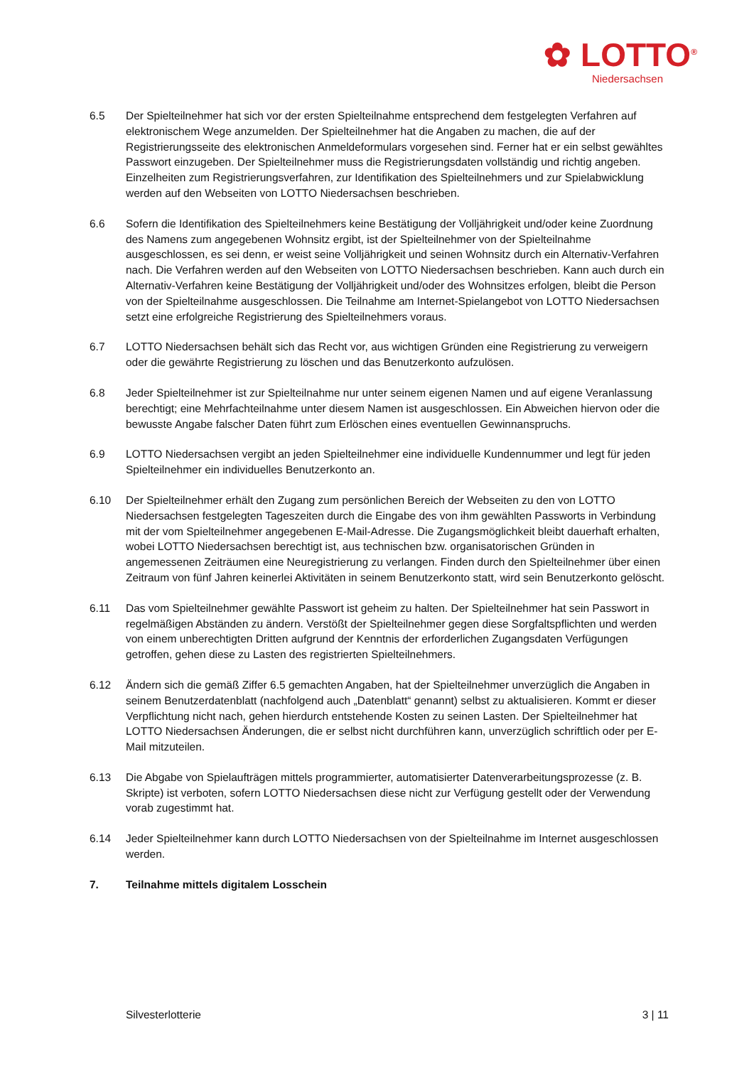✿ LOTTO<sup>®</sup>
Niedersachsen
6.5 Der Spielteilnehmer hat sich vor der ersten Spielteilnahme entsprechend dem festgelegten Verfahren auf elektronischem Wege anzumelden. Der Spielteilnehmer hat die Angaben zu machen, die auf der Registrierungsseite des elektronischen Anmeldeformulars vorgesehen sind. Ferner hat er ein selbst gewähltes Passwort einzugeben. Der Spielteilnehmer muss die Registrierungsdaten vollständig und richtig angeben. Einzelheiten zum Registrierungsverfahren, zur Identifikation des Spielteilnehmers und zur Spielabwicklung werden auf den Webseiten von LOTTO Niedersachsen beschrieben.
6.6 Sofern die Identifikation des Spielteilnehmers keine Bestätigung der Volljährigkeit und/oder keine Zuordnung des Namens zum angegebenen Wohnsitz ergibt, ist der Spielteilnehmer von der Spielteilnahme ausgeschlossen, es sei denn, er weist seine Volljährigkeit und seinen Wohnsitz durch ein Alternativ-Verfahren nach. Die Verfahren werden auf den Webseiten von LOTTO Niedersachsen beschrieben. Kann auch durch ein Alternativ-Verfahren keine Bestätigung der Volljährigkeit und/oder des Wohnsitzes erfolgen, bleibt die Person von der Spielteilnahme ausgeschlossen. Die Teilnahme am Internet-Spielangebot von LOTTO Niedersachsen setzt eine erfolgreiche Registrierung des Spielteilnehmers voraus.
6.7 LOTTO Niedersachsen behält sich das Recht vor, aus wichtigen Gründen eine Registrierung zu verweigern oder die gewährte Registrierung zu löschen und das Benutzerkonto aufzulösen.
6.8 Jeder Spielteilnehmer ist zur Spielteilnahme nur unter seinem eigenen Namen und auf eigene Veranlassung berechtigt; eine Mehrfachteilnahme unter diesem Namen ist ausgeschlossen. Ein Abweichen hiervon oder die bewusste Angabe falscher Daten führt zum Erlöschen eines eventuellen Gewinnanspruchs.
6.9 LOTTO Niedersachsen vergibt an jeden Spielteilnehmer eine individuelle Kundennummer und legt für jeden Spielteilnehmer ein individuelles Benutzerkonto an.
6.10 Der Spielteilnehmer erhält den Zugang zum persönlichen Bereich der Webseiten zu den von LOTTO Niedersachsen festgelegten Tageszeiten durch die Eingabe des von ihm gewählten Passworts in Verbindung mit der vom Spielteilnehmer angegebenen E-Mail-Adresse. Die Zugangsmöglichkeit bleibt dauerhaft erhalten, wobei LOTTO Niedersachsen berechtigt ist, aus technischen bzw. organisatorischen Gründen in angemessenen Zeiträumen eine Neuregistrierung zu verlangen. Finden durch den Spielteilnehmer über einen Zeitraum von fünf Jahren keinerlei Aktivitäten in seinem Benutzerkonto statt, wird sein Benutzerkonto gelöscht.
6.11 Das vom Spielteilnehmer gewählte Passwort ist geheim zu halten. Der Spielteilnehmer hat sein Passwort in regelmäßigen Abständen zu ändern. Verstößt der Spielteilnehmer gegen diese Sorgfaltspflichten und werden von einem unberechtigten Dritten aufgrund der Kenntnis der erforderlichen Zugangsdaten Verfügungen getroffen, gehen diese zu Lasten des registrierten Spielteilnehmers.
6.12 Ändern sich die gemäß Ziffer 6.5 gemachten Angaben, hat der Spielteilnehmer unverzüglich die Angaben in seinem Benutzerdatenblatt (nachfolgend auch „Datenblatt“ genannt) selbst zu aktualisieren. Kommt er dieser Verpflichtung nicht nach, gehen hierdurch entstehende Kosten zu seinen Lasten. Der Spielteilnehmer hat LOTTO Niedersachsen Änderungen, die er selbst nicht durchführen kann, unverzüglich schriftlich oder per E-Mail mitzuteilen.
6.13 Die Abgabe von Spielaufträgen mittels programmierter, automatisierter Datenverarbeitungsprozesse (z. B. Skripte) ist verboten, sofern LOTTO Niedersachsen diese nicht zur Verfügung gestellt oder der Verwendung vorab zugestimmt hat.
6.14 Jeder Spielteilnehmer kann durch LOTTO Niedersachsen von der Spielteilnahme im Internet ausgeschlossen werden.
7. Teilnahme mittels digitalem Losschein
Silvesterlotterie 3 | 11